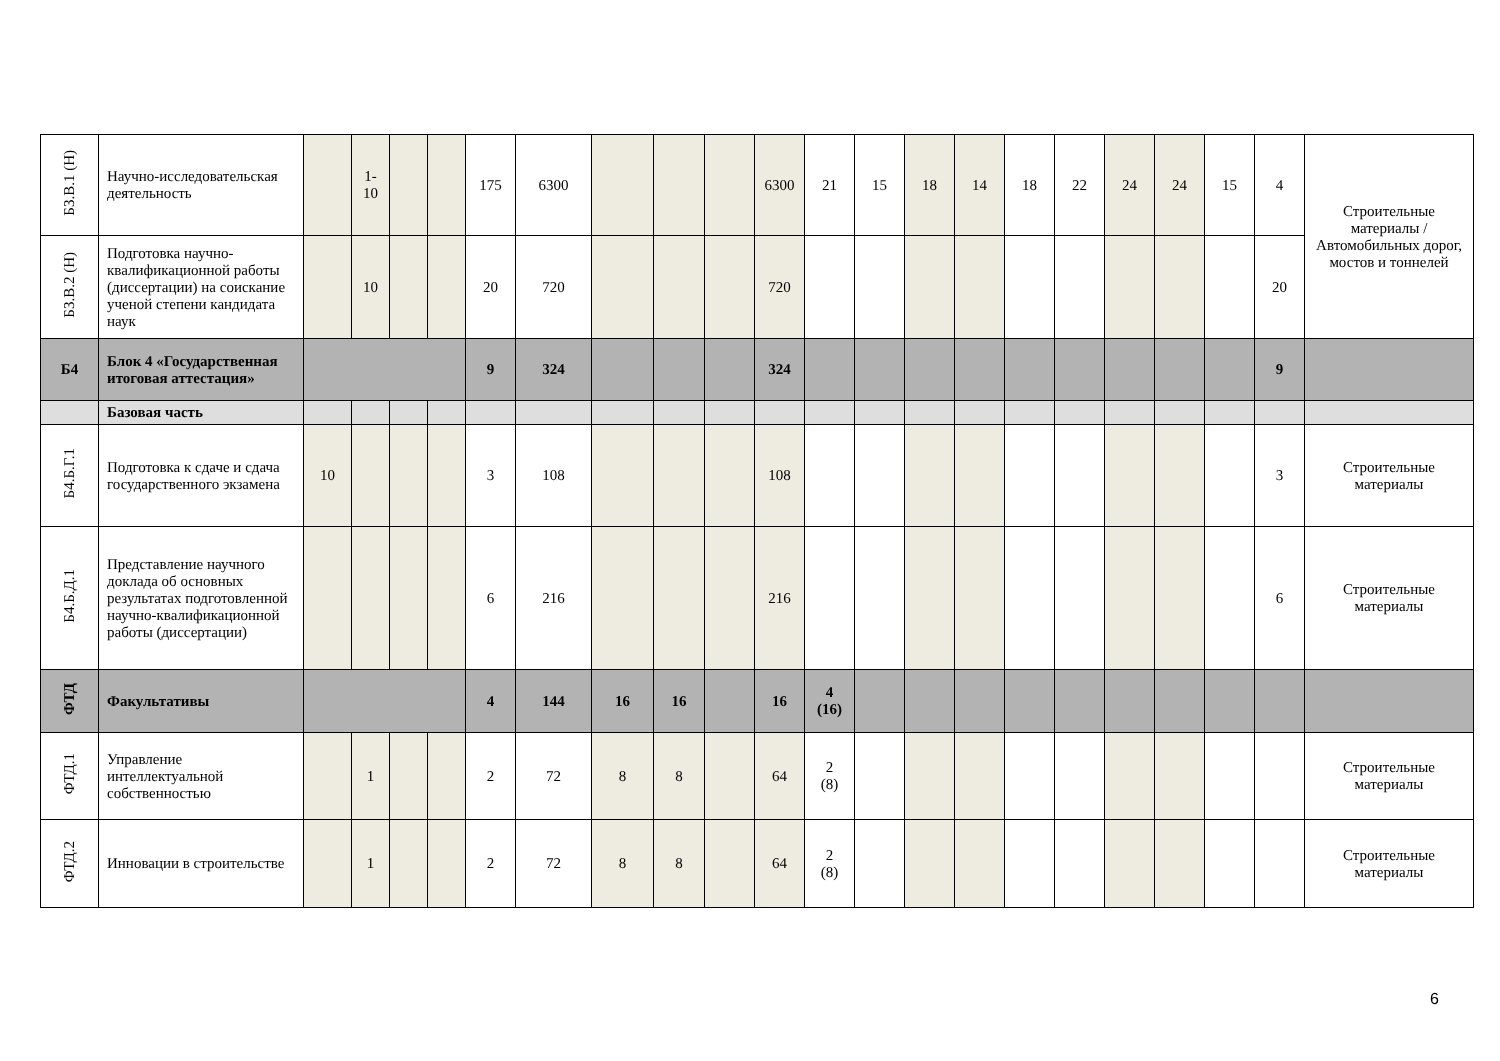| Б3.В.1 (Н) | Научно-исследовательская деятельность | | 1- 10 | | | 175 | 6300 | | | | 6300 | 21 | 15 | 18 | 14 | 18 | 22 | 24 | 24 | 15 | 4 | Строительные материалы / Автомобильных дорог, мостов и тоннелей |
| Б3.В.2 (Н) | Подготовка научно-квалификационной работы (диссертации) на соискание ученой степени кандидата наук | | 10 | | | 20 | 720 | | | | 720 | | | | | | | | | | 20 | |
| Б4 | Блок 4 «Государственная итоговая аттестация» | | | | | 9 | 324 | | | | 324 | | | | | | | | | | 9 | |
| | Базовая часть | | | | | | | | | | | | | | | | | | | | | |
| Б4.Б.Г.1 | Подготовка к сдаче и сдача государственного экзамена | 10 | | | | 3 | 108 | | | | 108 | | | | | | | | | | 3 | Строительные материалы |
| Б4.Б.Д.1 | Представление научного доклада об основных результатах подготовленной научно-квалификационной работы (диссертации) | | | | | 6 | 216 | | | | 216 | | | | | | | | | | 6 | Строительные материалы |
| ФТД | Факультативы | | | | | 4 | 144 | 16 | 16 | | 16 | 4 (16) | | | | | | | | | | |
| ФТД.1 | Управление интеллектуальной собственностью | | 1 | | | 2 | 72 | 8 | 8 | | 64 | 2 (8) | | | | | | | | | | Строительные материалы |
| ФТД.2 | Инновации в строительстве | | 1 | | | 2 | 72 | 8 | 8 | | 64 | 2 (8) | | | | | | | | | | Строительные материалы |
6